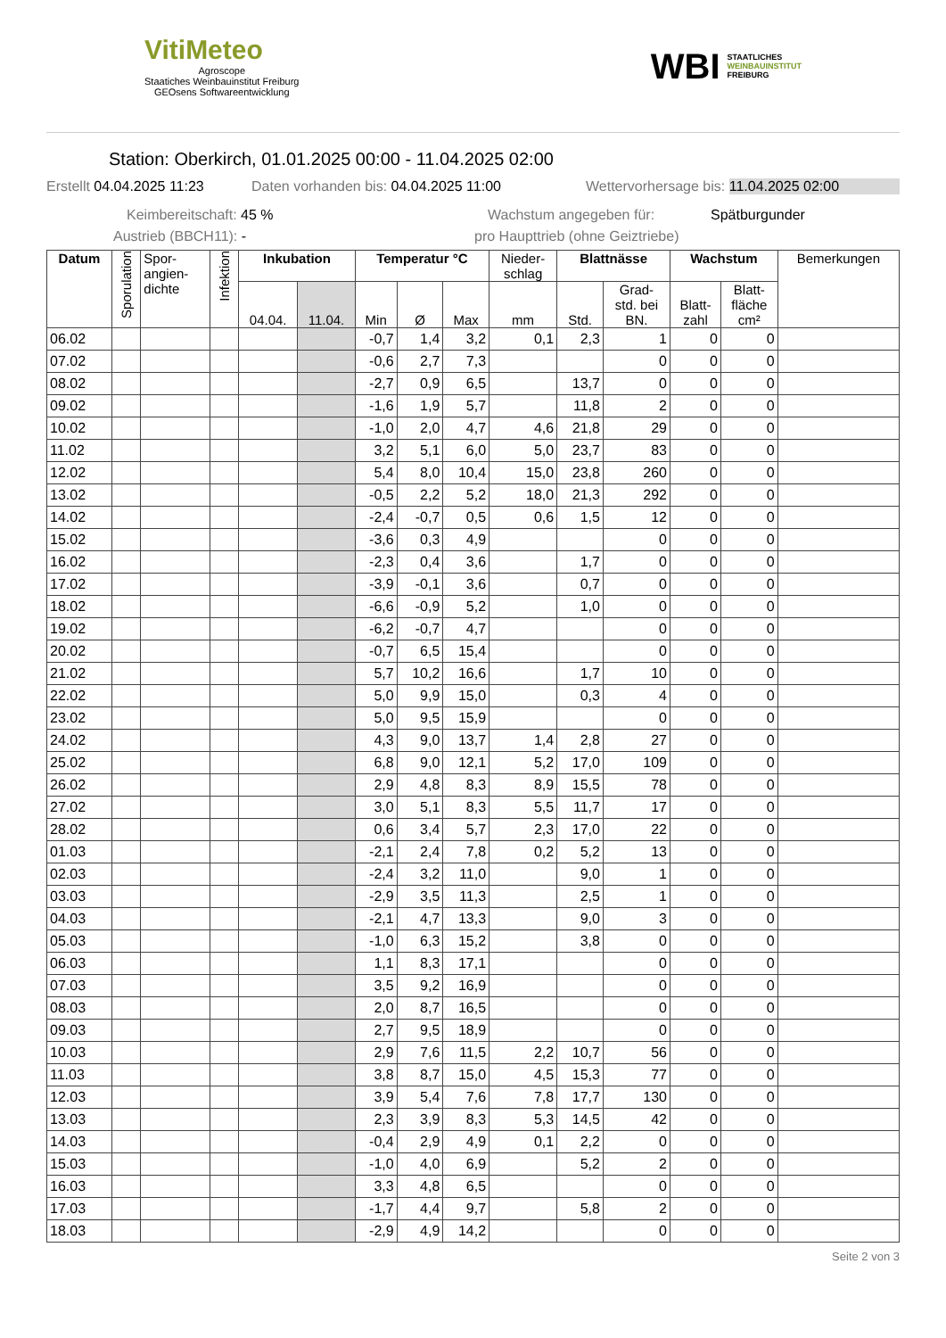VitiMeteo
Agroscope
Staatiches Weinbauinstitut Freiburg
GEOsens Softwareentwicklung
WBI STAATLICHES
WEINBAUINSTITUT
FREIBURG
Station: Oberkirch, 01.01.2025 00:00 - 11.04.2025 02:00
Erstellt 04.04.2025 11:23 Daten vorhanden bis: 04.04.2025 11:00 Wettervorhersage bis: 11.04.2025 02:00
Keimbereitschaft: 45 % Wachstum angegeben für: Spätburgunder
Austrieb (BBCH11): - pro Haupttrieb (ohne Geiztriebe)
| Datum | Sporulation | Spor- angien- dichte | Infektion | Inkubation | | Temperatur °C | | | Nieder- schlag | Blattnässe | | Wachstum | | Bemerkungen |
| --- | --- | --- | --- | --- | --- | --- | --- | --- | --- | --- | --- | --- | --- | --- |
| | | | | 04.04. | 11.04. | Min | Ø | Max | mm | Std. | Grad- std. bei BN. | Blatt- zahl | Blatt- fläche cm² | |
| 06.02 | | | | | | -0,7 | 1,4 | 3,2 | 0,1 | 2,3 | 1 | 0 | 0 | |
| 07.02 | | | | | | -0,6 | 2,7 | 7,3 | | | 0 | 0 | 0 | |
| 08.02 | | | | | | -2,7 | 0,9 | 6,5 | | 13,7 | 0 | 0 | 0 | |
| 09.02 | | | | | | -1,6 | 1,9 | 5,7 | | 11,8 | 2 | 0 | 0 | |
| 10.02 | | | | | | -1,0 | 2,0 | 4,7 | 4,6 | 21,8 | 29 | 0 | 0 | |
| 11.02 | | | | | | 3,2 | 5,1 | 6,0 | 5,0 | 23,7 | 83 | 0 | 0 | |
| 12.02 | | | | | | 5,4 | 8,0 | 10,4 | 15,0 | 23,8 | 260 | 0 | 0 | |
| 13.02 | | | | | | -0,5 | 2,2 | 5,2 | 18,0 | 21,3 | 292 | 0 | 0 | |
| 14.02 | | | | | | -2,4 | -0,7 | 0,5 | 0,6 | 1,5 | 12 | 0 | 0 | |
| 15.02 | | | | | | -3,6 | 0,3 | 4,9 | | | 0 | 0 | 0 | |
| 16.02 | | | | | | -2,3 | 0,4 | 3,6 | | 1,7 | 0 | 0 | 0 | |
| 17.02 | | | | | | -3,9 | -0,1 | 3,6 | | 0,7 | 0 | 0 | 0 | |
| 18.02 | | | | | | -6,6 | -0,9 | 5,2 | | 1,0 | 0 | 0 | 0 | |
| 19.02 | | | | | | -6,2 | -0,7 | 4,7 | | | 0 | 0 | 0 | |
| 20.02 | | | | | | -0,7 | 6,5 | 15,4 | | | 0 | 0 | 0 | |
| 21.02 | | | | | | 5,7 | 10,2 | 16,6 | | 1,7 | 10 | 0 | 0 | |
| 22.02 | | | | | | 5,0 | 9,9 | 15,0 | | 0,3 | 4 | 0 | 0 | |
| 23.02 | | | | | | 5,0 | 9,5 | 15,9 | | | 0 | 0 | 0 | |
| 24.02 | | | | | | 4,3 | 9,0 | 13,7 | 1,4 | 2,8 | 27 | 0 | 0 | |
| 25.02 | | | | | | 6,8 | 9,0 | 12,1 | 5,2 | 17,0 | 109 | 0 | 0 | |
| 26.02 | | | | | | 2,9 | 4,8 | 8,3 | 8,9 | 15,5 | 78 | 0 | 0 | |
| 27.02 | | | | | | 3,0 | 5,1 | 8,3 | 5,5 | 11,7 | 17 | 0 | 0 | |
| 28.02 | | | | | | 0,6 | 3,4 | 5,7 | 2,3 | 17,0 | 22 | 0 | 0 | |
| 01.03 | | | | | | -2,1 | 2,4 | 7,8 | 0,2 | 5,2 | 13 | 0 | 0 | |
| 02.03 | | | | | | -2,4 | 3,2 | 11,0 | | 9,0 | 1 | 0 | 0 | |
| 03.03 | | | | | | -2,9 | 3,5 | 11,3 | | 2,5 | 1 | 0 | 0 | |
| 04.03 | | | | | | -2,1 | 4,7 | 13,3 | | 9,0 | 3 | 0 | 0 | |
| 05.03 | | | | | | -1,0 | 6,3 | 15,2 | | 3,8 | 0 | 0 | 0 | |
| 06.03 | | | | | | 1,1 | 8,3 | 17,1 | | | 0 | 0 | 0 | |
| 07.03 | | | | | | 3,5 | 9,2 | 16,9 | | | 0 | 0 | 0 | |
| 08.03 | | | | | | 2,0 | 8,7 | 16,5 | | | 0 | 0 | 0 | |
| 09.03 | | | | | | 2,7 | 9,5 | 18,9 | | | 0 | 0 | 0 | |
| 10.03 | | | | | | 2,9 | 7,6 | 11,5 | 2,2 | 10,7 | 56 | 0 | 0 | |
| 11.03 | | | | | | 3,8 | 8,7 | 15,0 | 4,5 | 15,3 | 77 | 0 | 0 | |
| 12.03 | | | | | | 3,9 | 5,4 | 7,6 | 7,8 | 17,7 | 130 | 0 | 0 | |
| 13.03 | | | | | | 2,3 | 3,9 | 8,3 | 5,3 | 14,5 | 42 | 0 | 0 | |
| 14.03 | | | | | | -0,4 | 2,9 | 4,9 | 0,1 | 2,2 | 0 | 0 | 0 | |
| 15.03 | | | | | | -1,0 | 4,0 | 6,9 | | 5,2 | 2 | 0 | 0 | |
| 16.03 | | | | | | 3,3 | 4,8 | 6,5 | | | 0 | 0 | 0 | |
| 17.03 | | | | | | -1,7 | 4,4 | 9,7 | | 5,8 | 2 | 0 | 0 | |
| 18.03 | | | | | | -2,9 | 4,9 | 14,2 | | | 0 | 0 | 0 | |
Seite 2 von 3